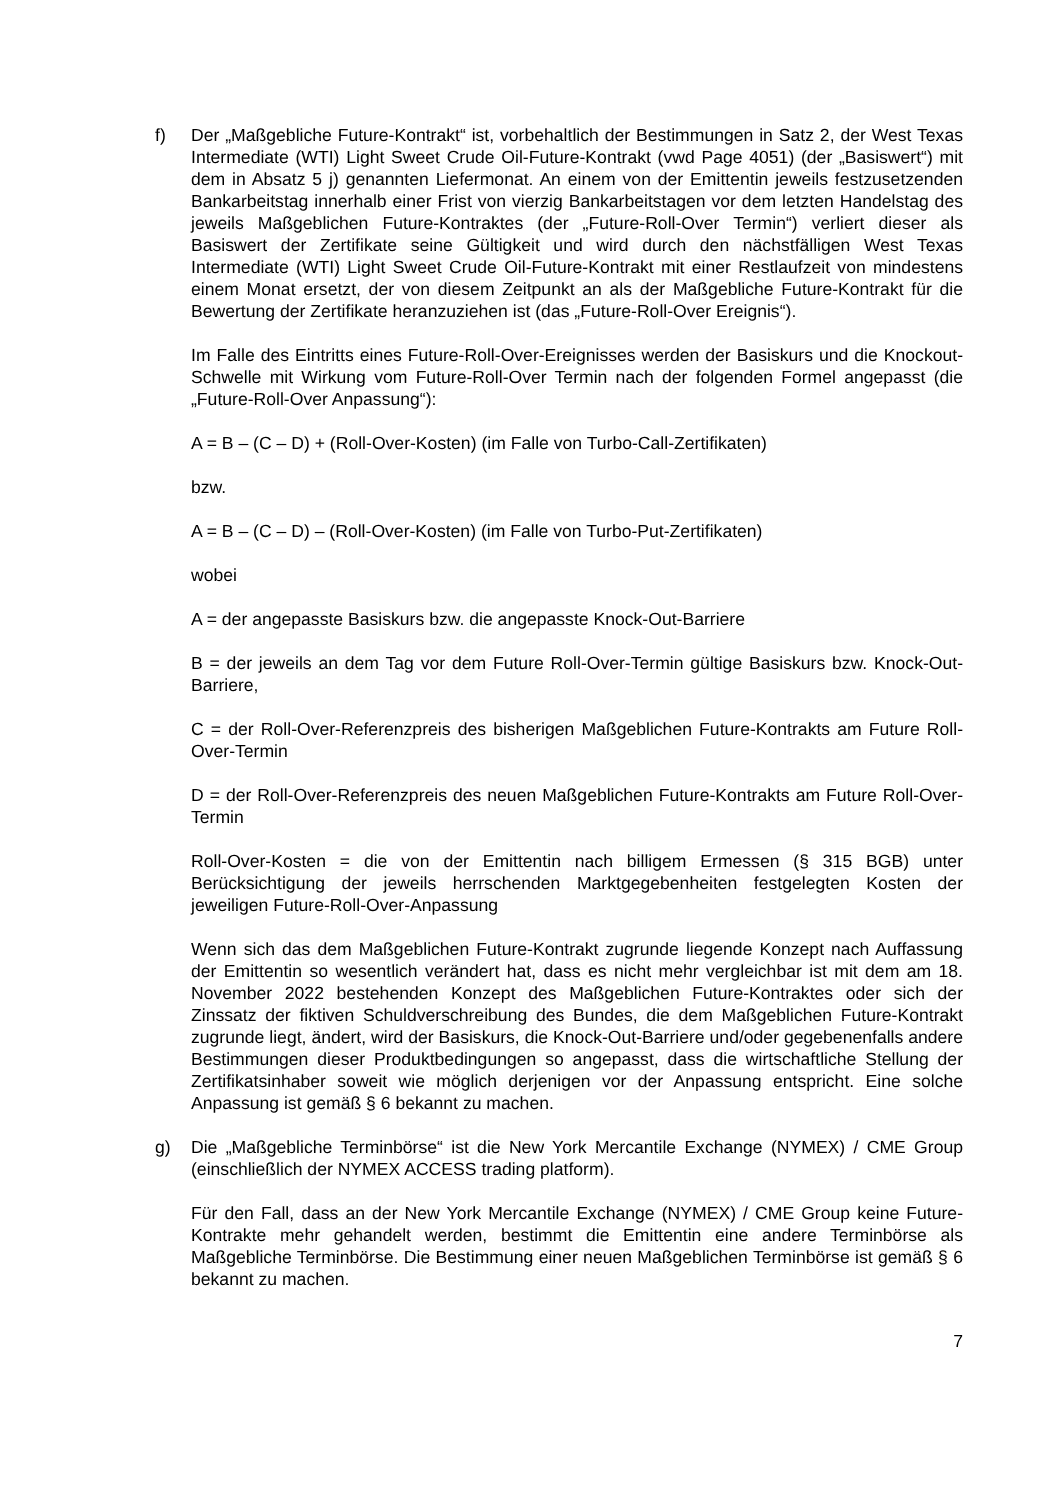f) Der „Maßgebliche Future-Kontrakt“ ist, vorbehaltlich der Bestimmungen in Satz 2, der West Texas Intermediate (WTI) Light Sweet Crude Oil-Future-Kontrakt (vwd Page 4051) (der „Basiswert“) mit dem in Absatz 5 j) genannten Liefermonat. An einem von der Emittentin jeweils festzusetzenden Bankarbeitstag innerhalb einer Frist von vierzig Bankarbeitstagen vor dem letzten Handelstag des jeweils Maßgeblichen Future-Kontraktes (der „Future-Roll-Over Termin“) verliert dieser als Basiswert der Zertifikate seine Gültigkeit und wird durch den nächstfälligen West Texas Intermediate (WTI) Light Sweet Crude Oil-Future-Kontrakt mit einer Restlaufzeit von mindestens einem Monat ersetzt, der von diesem Zeitpunkt an als der Maßgebliche Future-Kontrakt für die Bewertung der Zertifikate heranzuziehen ist (das „Future-Roll-Over Ereignis“).
Im Falle des Eintritts eines Future-Roll-Over-Ereignisses werden der Basiskurs und die Knockout-Schwelle mit Wirkung vom Future-Roll-Over Termin nach der folgenden Formel angepasst (die „Future-Roll-Over Anpassung“):
A = B – (C – D) + (Roll-Over-Kosten) (im Falle von Turbo-Call-Zertifikaten)
bzw.
A = B – (C – D) – (Roll-Over-Kosten) (im Falle von Turbo-Put-Zertifikaten)
wobei
A = der angepasste Basiskurs bzw. die angepasste Knock-Out-Barriere
B = der jeweils an dem Tag vor dem Future Roll-Over-Termin gültige Basiskurs bzw. Knock-Out-Barriere,
C = der Roll-Over-Referenzpreis des bisherigen Maßgeblichen Future-Kontrakts am Future Roll-Over-Termin
D = der Roll-Over-Referenzpreis des neuen Maßgeblichen Future-Kontrakts am Future Roll-Over-Termin
Roll-Over-Kosten = die von der Emittentin nach billigem Ermessen (§ 315 BGB) unter Berücksichtigung der jeweils herrschenden Marktgegebenheiten festgelegten Kosten der jeweiligen Future-Roll-Over-Anpassung
Wenn sich das dem Maßgeblichen Future-Kontrakt zugrunde liegende Konzept nach Auffassung der Emittentin so wesentlich verändert hat, dass es nicht mehr vergleichbar ist mit dem am 18. November 2022 bestehenden Konzept des Maßgeblichen Future-Kontraktes oder sich der Zinssatz der fiktiven Schuldverschreibung des Bundes, die dem Maßgeblichen Future-Kontrakt zugrunde liegt, ändert, wird der Basiskurs, die Knock-Out-Barriere und/oder gegebenenfalls andere Bestimmungen dieser Produktbedingungen so angepasst, dass die wirtschaftliche Stellung der Zertifikatsinhaber soweit wie möglich derjenigen vor der Anpassung entspricht. Eine solche Anpassung ist gemäß § 6 bekannt zu machen.
g) Die „Maßgebliche Terminbörse“ ist die New York Mercantile Exchange (NYMEX) / CME Group (einschließlich der NYMEX ACCESS trading platform).
Für den Fall, dass an der New York Mercantile Exchange (NYMEX) / CME Group keine Future-Kontrakte mehr gehandelt werden, bestimmt die Emittentin eine andere Terminbörse als Maßgebliche Terminbörse. Die Bestimmung einer neuen Maßgeblichen Terminbörse ist gemäß § 6 bekannt zu machen.
7